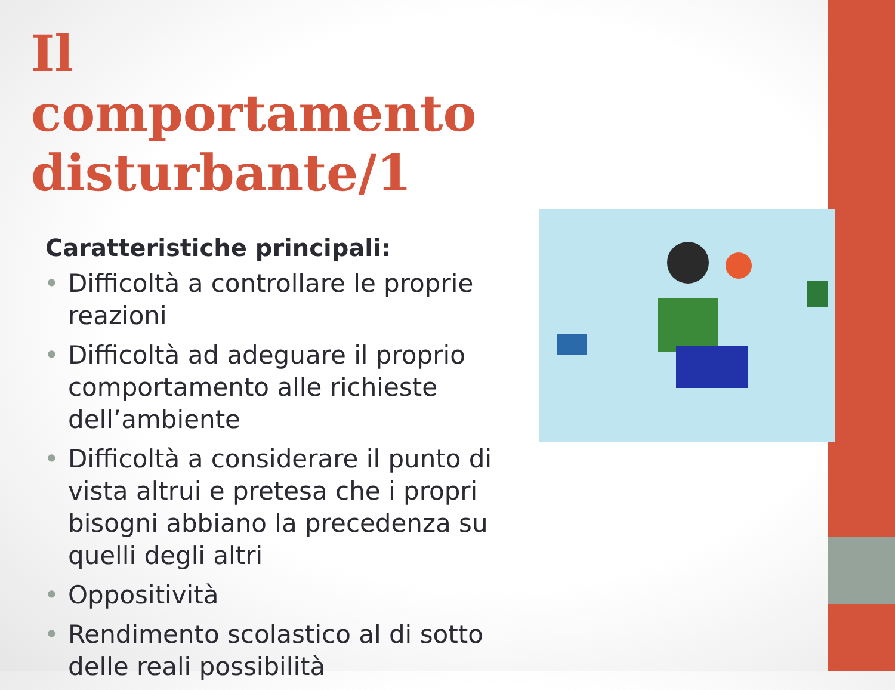Il comportamento disturbante/1
Caratteristiche principali:
• Difficoltà a controllare le proprie reazioni
• Difficoltà ad adeguare il proprio comportamento alle richieste dell’ambiente
• Difficoltà a considerare il punto di vista altrui e pretesa che i propri bisogni abbiano la precedenza su quelli degli altri
• Oppositività
• Rendimento scolastico al di sotto delle reali possibilità